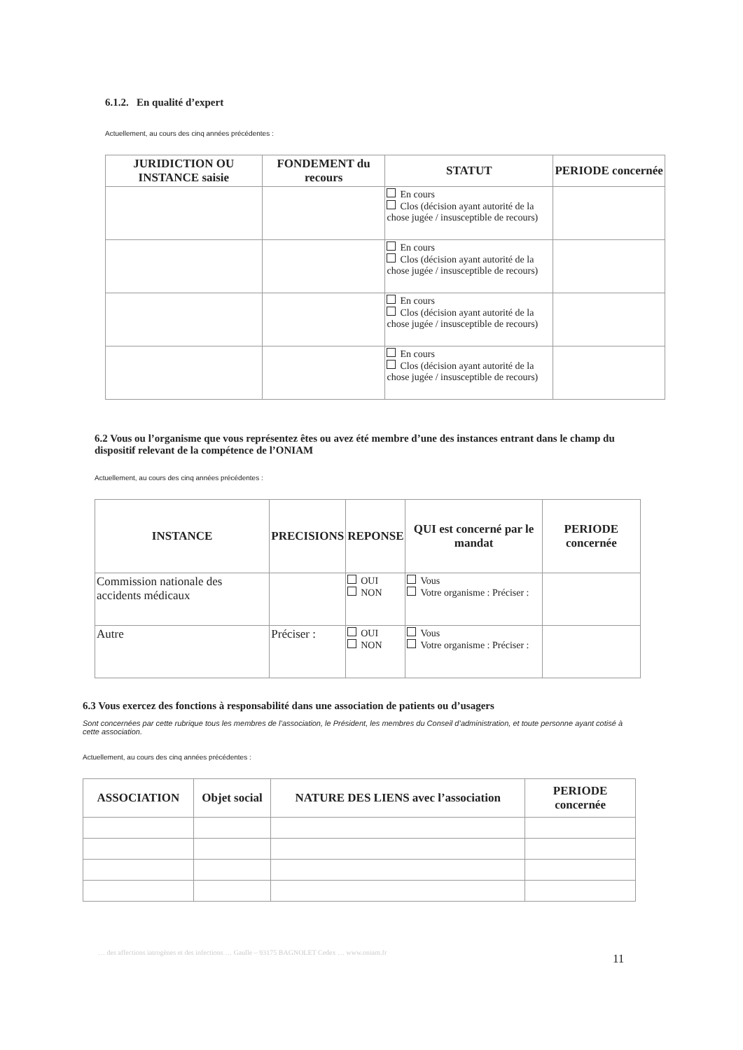6.1.2. En qualité d’expert
Actuellement, au cours des cinq années précédentes :
| JURIDICTION OU INSTANCE saisie | FONDEMENT du recours | STATUT | PERIODE concernée |
| --- | --- | --- | --- |
| | | En cours Clos (décision ayant autorité de la chose jugée / insusceptible de recours) | |
| | | En cours Clos (décision ayant autorité de la chose jugée / insusceptible de recours) | |
| | | En cours Clos (décision ayant autorité de la chose jugée / insusceptible de recours) | |
| | | En cours Clos (décision ayant autorité de la chose jugée / insusceptible de recours) | |
6.2 Vous ou l’organisme que vous représentez êtes ou avez été membre d’une des instances entrant dans le champ du dispositif relevant de la compétence de l’ONIAM
Actuellement, au cours des cinq années précédentes :
| INSTANCE | PRECISIONS | REPONSE | QUI est concerné par le mandat | PERIODE concernée |
| --- | --- | --- | --- | --- |
| Commission nationale des accidents médicaux | | OUI NON | Vous Votre organisme : Préciser : | |
| Autre | Préciser : | OUI NON | Vous Votre organisme : Préciser : | |
6.3 Vous exercez des fonctions à responsabilité dans une association de patients ou d’usagers
Sont concernées par cette rubrique tous les membres de l’association, le Président, les membres du Conseil d’administration, et toute personne ayant cotisé à cette association.
Actuellement, au cours des cinq années précédentes :
| ASSOCIATION | Objet social | NATURE DES LIENS avec l’association | PERIODE concernée |
| --- | --- | --- | --- |
… des affections iatrogènes et des infections … Gaulle – 93175 BAGNOLET Cedex … www.oniam.fr 11